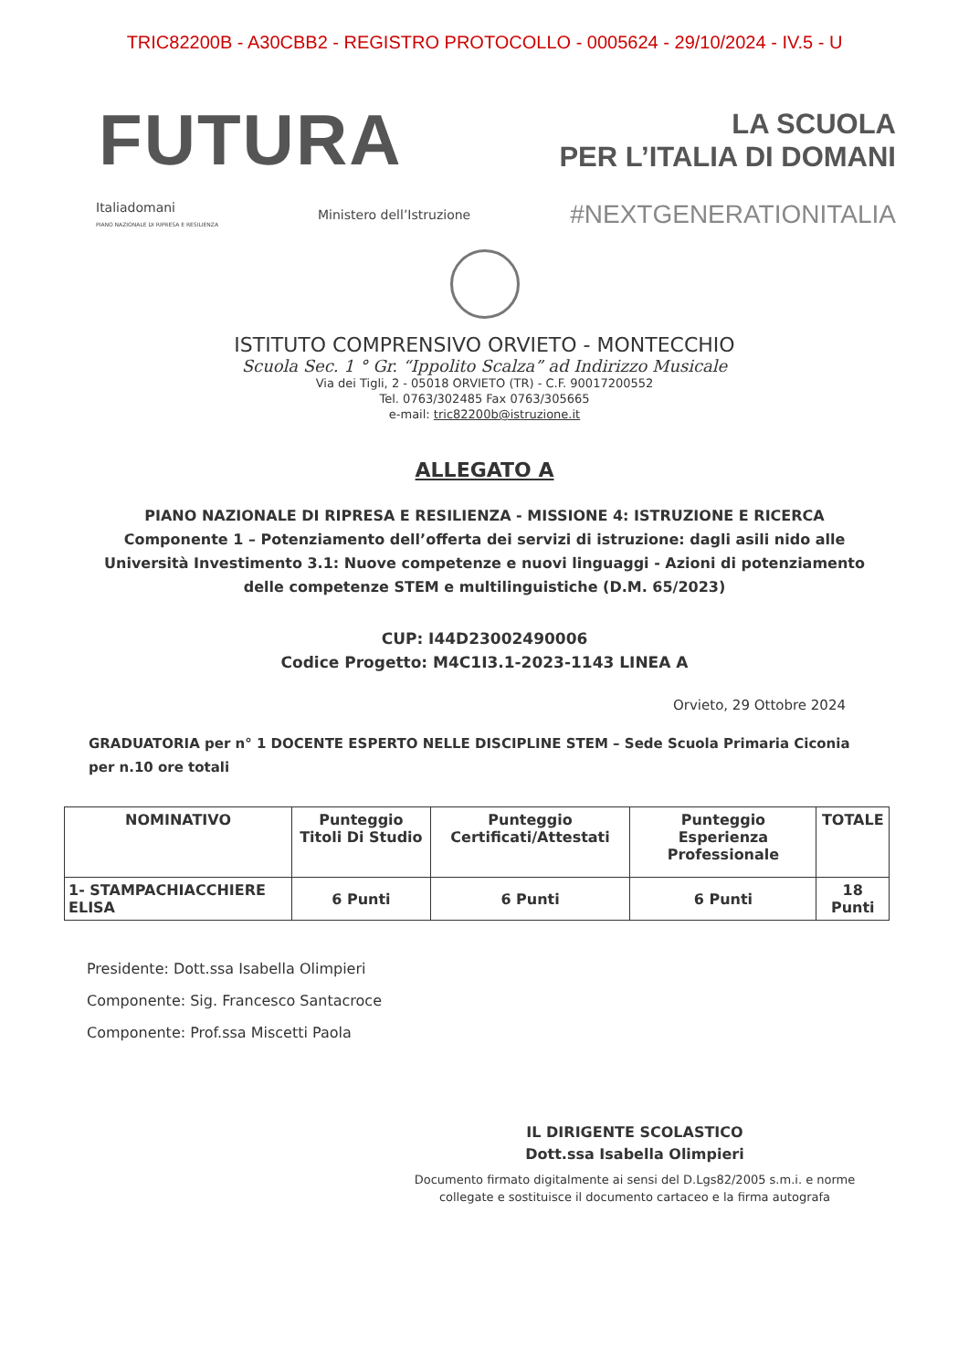TRIC82200B - A30CBB2 - REGISTRO PROTOCOLLO - 0005624 - 29/10/2024 - IV.5 - U
FUTURA
LA SCUOLA
PER L’ITALIA DI DOMANI
Italiadomani
PIANO NAZIONALE DI RIPRESA E RESILIENZA Ministero dell’Istruzione #NEXTGENERATIONITALIA
ISTITUTO COMPRENSIVO ORVIETO - MONTECCHIO
Scuola Sec. 1 ° Gr. “Ippolito Scalza” ad Indirizzo Musicale
Via dei Tigli, 2 - 05018 ORVIETO (TR) - C.F. 90017200552
Tel. 0763/302485 Fax 0763/305665
e-mail: tric82200b@istruzione.it
ALLEGATO A
PIANO NAZIONALE DI RIPRESA E RESILIENZA - MISSIONE 4: ISTRUZIONE E RICERCA Componente 1 – Potenziamento dell’offerta dei servizi di istruzione: dagli asili nido alle Università Investimento 3.1: Nuove competenze e nuovi linguaggi - Azioni di potenziamento delle competenze STEM e multilinguistiche (D.M. 65/2023)
CUP: I44D23002490006
Codice Progetto: M4C1I3.1-2023-1143 LINEA A
Orvieto, 29 Ottobre 2024
GRADUATORIA per n° 1 DOCENTE ESPERTO NELLE DISCIPLINE STEM – Sede Scuola Primaria Ciconia per n.10 ore totali
| NOMINATIVO | Punteggio Titoli Di Studio | Punteggio Certificati/Attestati | Punteggio Esperienza Professionale | TOTALE |
| --- | --- | --- | --- | --- |
| 1- STAMPACHIACCHIERE ELISA | 6 Punti | 6 Punti | 6 Punti | 18 Punti |
Presidente: Dott.ssa Isabella Olimpieri
Componente: Sig. Francesco Santacroce
Componente: Prof.ssa Miscetti Paola
IL DIRIGENTE SCOLASTICO
Dott.ssa Isabella Olimpieri
Documento firmato digitalmente ai sensi del D.Lgs82/2005 s.m.i. e norme collegate e sostituisce il documento cartaceo e la firma autografa